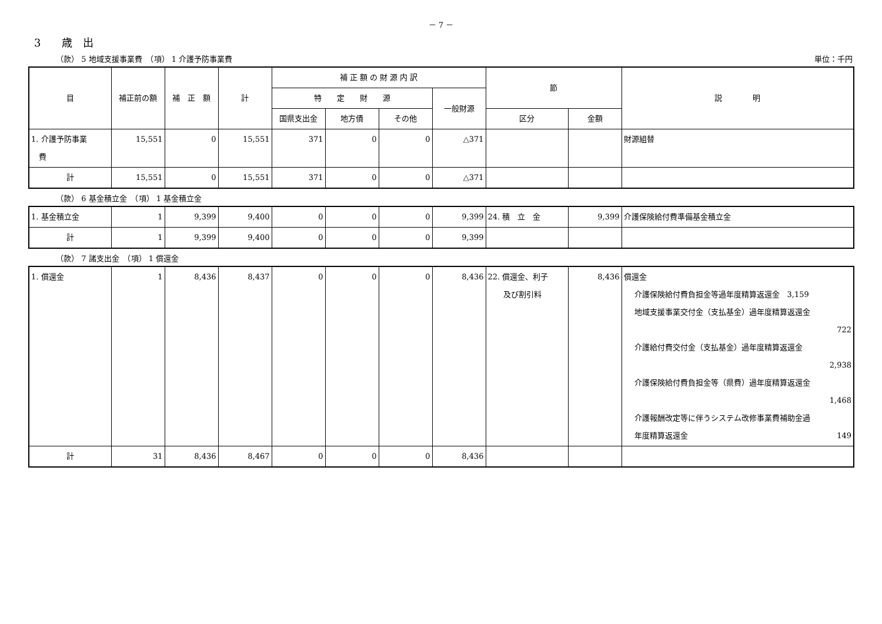－ 7 －
3　　歳　出
（款） 5 地域支援事業費　（項） 1 介護予防事業費 単位：千円
| 目 | 補正前の額 | 補 正 額 | 計 | 補 正 額 の 財 源 内 訳 | | | | 節 | | 説 明 |
| --- | --- | --- | --- | --- | --- | --- | --- | --- | --- | --- |
| | | | | 特 定 財 源 | | | 一般財源 | | | |
| | | | | 国県支出金 | 地方債 | その他 | | 区分 | 金額 | |
| 1. 介護予防事業 費 | 15,551 | 0 | 15,551 | 371 | 0 | 0 | △371 | | | 財源組替 |
| 計 | 15,551 | 0 | 15,551 | 371 | 0 | 0 | △371 | | | |
（款） 6 基金積立金　（項） 1 基金積立金
| 1. 基金積立金 | 1 | 9,399 | 9,400 | 0 | 0 | 0 | 9,399 | 24. 積 立 金 | 9,399 | 介護保険給付費準備基金積立金 |
| 計 | 1 | 9,399 | 9,400 | 0 | 0 | 0 | 9,399 | | | |
（款） 7 諸支出金　（項） 1 償還金
| 1. 償還金 | 1 | 8,436 | 8,437 | 0 | 0 | 0 | 8,436 | 22. 償還金、利子 及び割引料 | 8,436 | 償還金 介護保険給付費負担金等過年度精算返還金 3,159 地域支援事業交付金（支払基金）過年度精算返還金 722 介護給付費交付金（支払基金）過年度精算返還金 2,938 介護保険給付費負担金等（県費）過年度精算返還金 1,468 介護報酬改定等に伴うシステム改修事業費補助金過 年度精算返還金 149 |
| 計 | 31 | 8,436 | 8,467 | 0 | 0 | 0 | 8,436 | | | |